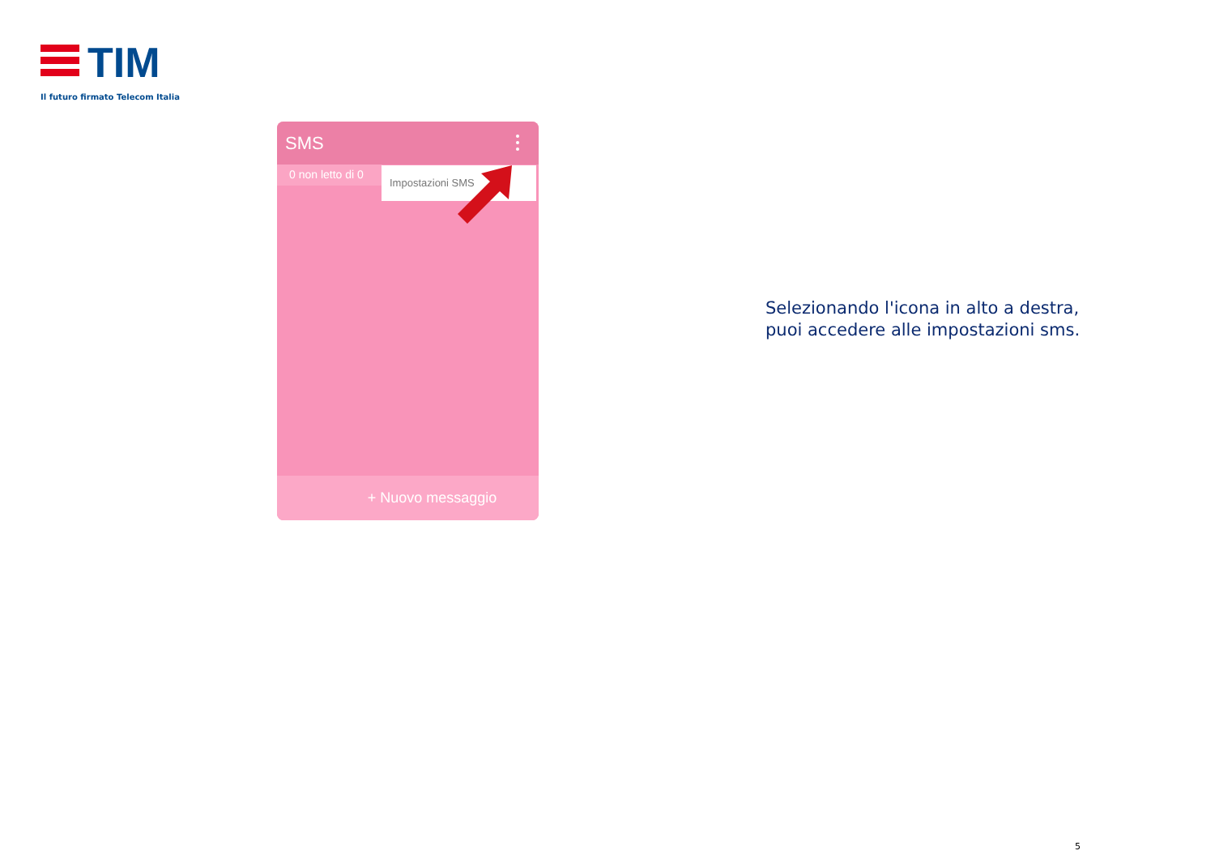TIM
Il futuro firmato Telecom Italia
SMS
0 non letto di 0
Impostazioni SMS
+ Nuovo messaggio
Selezionando l'icona in alto a destra,
puoi accedere alle impostazioni sms.
5